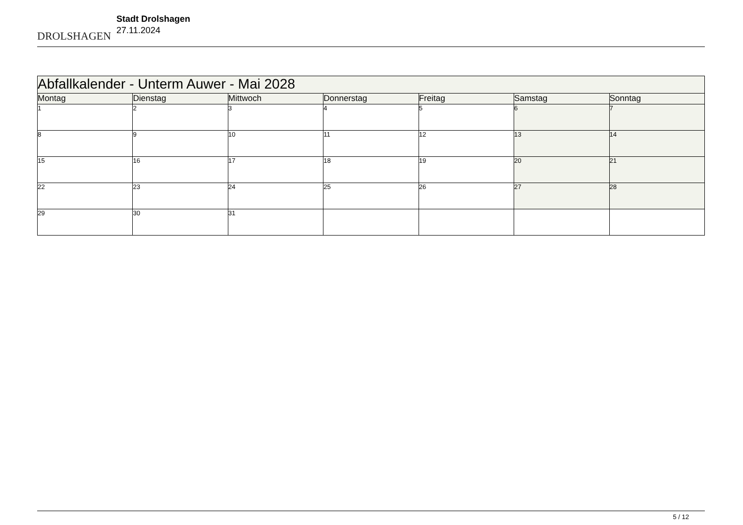DROLSHAGEN
Stadt Drolshagen
27.11.2024
| Abfallkalender - Unterm Auwer - Mai 2028 | | | | | | |
| Montag | Dienstag | Mittwoch | Donnerstag | Freitag | Samstag | Sonntag |
| 1 | 2 | 3 | 4 | 5 | 6 | 7 |
| 8 | 9 | 10 | 11 | 12 | 13 | 14 |
| 15 | 16 | 17 | 18 | 19 | 20 | 21 |
| 22 | 23 | 24 | 25 | 26 | 27 | 28 |
| 29 | 30 | 31 | | | | |
5 / 12